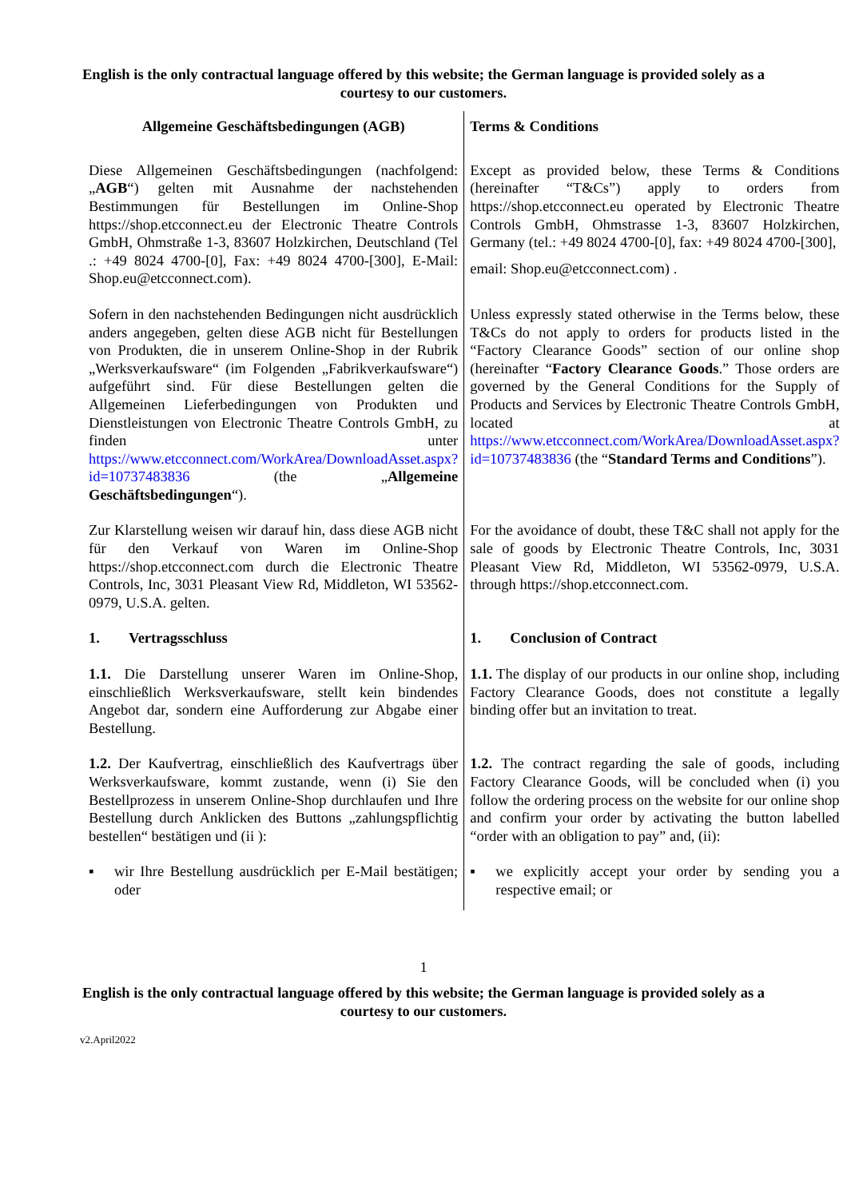English is the only contractual language offered by this website; the German language is provided solely as a courtesy to our customers.
| Allgemeine Geschäftsbedingungen (AGB) | Terms & Conditions |
| Diese Allgemeinen Geschäftsbedingungen (nachfolgend: „ AGB “) gelten mit Ausnahme der nachstehenden Bestimmungen für Bestellungen im Online-Shop https://shop.etcconnect.eu der Electronic Theatre Controls GmbH, Ohmstraße 1-3, 83607 Holzkirchen, Deutschland (Tel .: +49 8024 4700-[0], Fax: +49 8024 4700-[300], E-Mail: Shop.eu@etcconnect.com). | Except as provided below, these Terms & Conditions (hereinafter “T&Cs”) apply to orders from https://shop.etcconnect.eu operated by Electronic Theatre Controls GmbH, Ohmstrasse 1-3, 83607 Holzkirchen, Germany (tel.: +49 8024 4700-[0], fax: +49 8024 4700-[300], email: Shop.eu@etcconnect.com) . |
| Sofern in den nachstehenden Bedingungen nicht ausdrücklich anders angegeben, gelten diese AGB nicht für Bestellungen von Produkten, die in unserem Online-Shop in der Rubrik „Werksverkaufsware“ (im Folgenden „Fabrikverkaufsware“) aufgeführt sind. Für diese Bestellungen gelten die Allgemeinen Lieferbedingungen von Produkten und Dienstleistungen von Electronic Theatre Controls GmbH, zu finden unter https://www.etcconnect.com/WorkArea/DownloadAsset.aspx?id=10737483836 (the „ Allgemeine Geschäftsbedingungen “). | Unless expressly stated otherwise in the Terms below, these T&Cs do not apply to orders for products listed in the “Factory Clearance Goods” section of our online shop (hereinafter “ Factory Clearance Goods .” Those orders are governed by the General Conditions for the Supply of Products and Services by Electronic Theatre Controls GmbH, located at https://www.etcconnect.com/WorkArea/DownloadAsset.aspx?id=10737483836 (the “ Standard Terms and Conditions ”). |
| Zur Klarstellung weisen wir darauf hin, dass diese AGB nicht für den Verkauf von Waren im Online-Shop https://shop.etcconnect.com durch die Electronic Theatre Controls, Inc, 3031 Pleasant View Rd, Middleton, WI 53562-0979, U.S.A. gelten. | For the avoidance of doubt, these T&C shall not apply for the sale of goods by Electronic Theatre Controls, Inc, 3031 Pleasant View Rd, Middleton, WI 53562-0979, U.S.A. through https://shop.etcconnect.com. |
| 1. Vertragsschluss | 1. Conclusion of Contract |
| 1.1. Die Darstellung unserer Waren im Online-Shop, einschließlich Werksverkaufsware, stellt kein bindendes Angebot dar, sondern eine Aufforderung zur Abgabe einer Bestellung. | 1.1. The display of our products in our online shop, including Factory Clearance Goods, does not constitute a legally binding offer but an invitation to treat. |
| 1.2. Der Kaufvertrag, einschließlich des Kaufvertrags über Werksverkaufsware, kommt zustande, wenn (i) Sie den Bestellprozess in unserem Online-Shop durchlaufen und Ihre Bestellung durch Anklicken des Buttons „zahlungspflichtig bestellen“ bestätigen und (ii ): | 1.2. The contract regarding the sale of goods, including Factory Clearance Goods, will be concluded when (i) you follow the ordering process on the website for our online shop and confirm your order by activating the button labelled “order with an obligation to pay” and, (ii): |
| ▪ wir Ihre Bestellung ausdrücklich per E-Mail bestätigen; oder | ▪ we explicitly accept your order by sending you a respective email; or |
1
English is the only contractual language offered by this website; the German language is provided solely as a courtesy to our customers.
v2.April2022